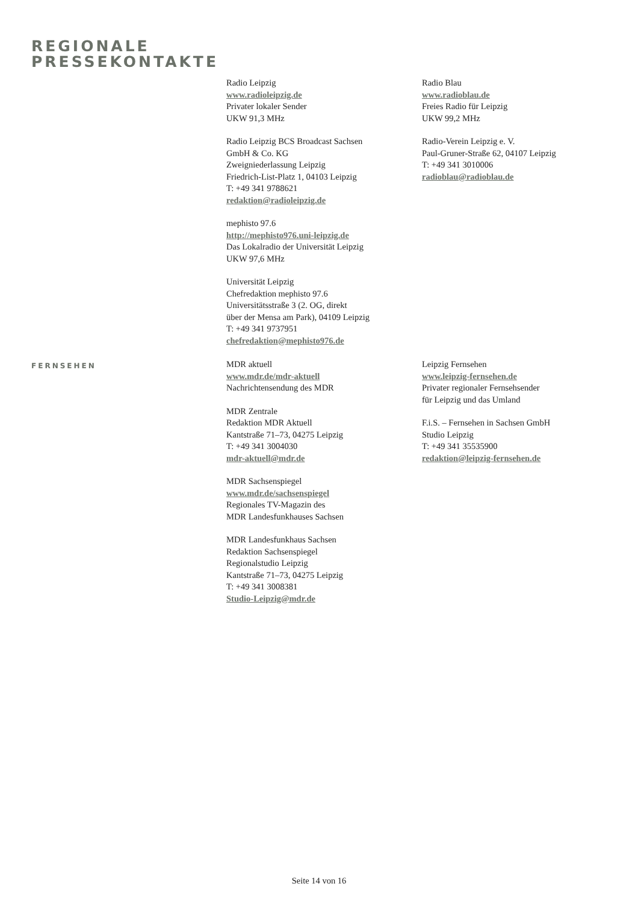REGIONALE
PRESSEKONTAKTE
Radio Leipzig
www.radioleipzig.de
Privater lokaler Sender
UKW 91,3 MHz
Radio Leipzig BCS Broadcast Sachsen
GmbH & Co. KG
Zweigniederlassung Leipzig
Friedrich-List-Platz 1, 04103 Leipzig
T: +49 341 9788621
redaktion@radioleipzig.de
mephisto 97.6
http://mephisto976.uni-leipzig.de
Das Lokalradio der Universität Leipzig
UKW 97,6 MHz
Universität Leipzig
Chefredaktion mephisto 97.6
Universitätsstraße 3 (2. OG, direkt
über der Mensa am Park), 04109 Leipzig
T: +49 341 9737951
chefredaktion@mephisto976.de
Radio Blau
www.radioblau.de
Freies Radio für Leipzig
UKW 99,2 MHz
Radio-Verein Leipzig e. V.
Paul-Gruner-Straße 62, 04107 Leipzig
T: +49 341 3010006
radioblau@radioblau.de
FERNSEHEN
MDR aktuell
www.mdr.de/mdr-aktuell
Nachrichtensendung des MDR
MDR Zentrale
Redaktion MDR Aktuell
Kantstraße 71–73, 04275 Leipzig
T: +49 341 3004030
mdr-aktuell@mdr.de
MDR Sachsenspiegel
www.mdr.de/sachsenspiegel
Regionales TV-Magazin des
MDR Landesfunkhauses Sachsen
MDR Landesfunkhaus Sachsen
Redaktion Sachsenspiegel
Regionalstudio Leipzig
Kantstraße 71–73, 04275 Leipzig
T: +49 341 3008381
Studio-Leipzig@mdr.de
Leipzig Fernsehen
www.leipzig-fernsehen.de
Privater regionaler Fernsehsender
für Leipzig und das Umland
F.i.S. – Fernsehen in Sachsen GmbH
Studio Leipzig
T: +49 341 35535900
redaktion@leipzig-fernsehen.de
Seite 14 von 16